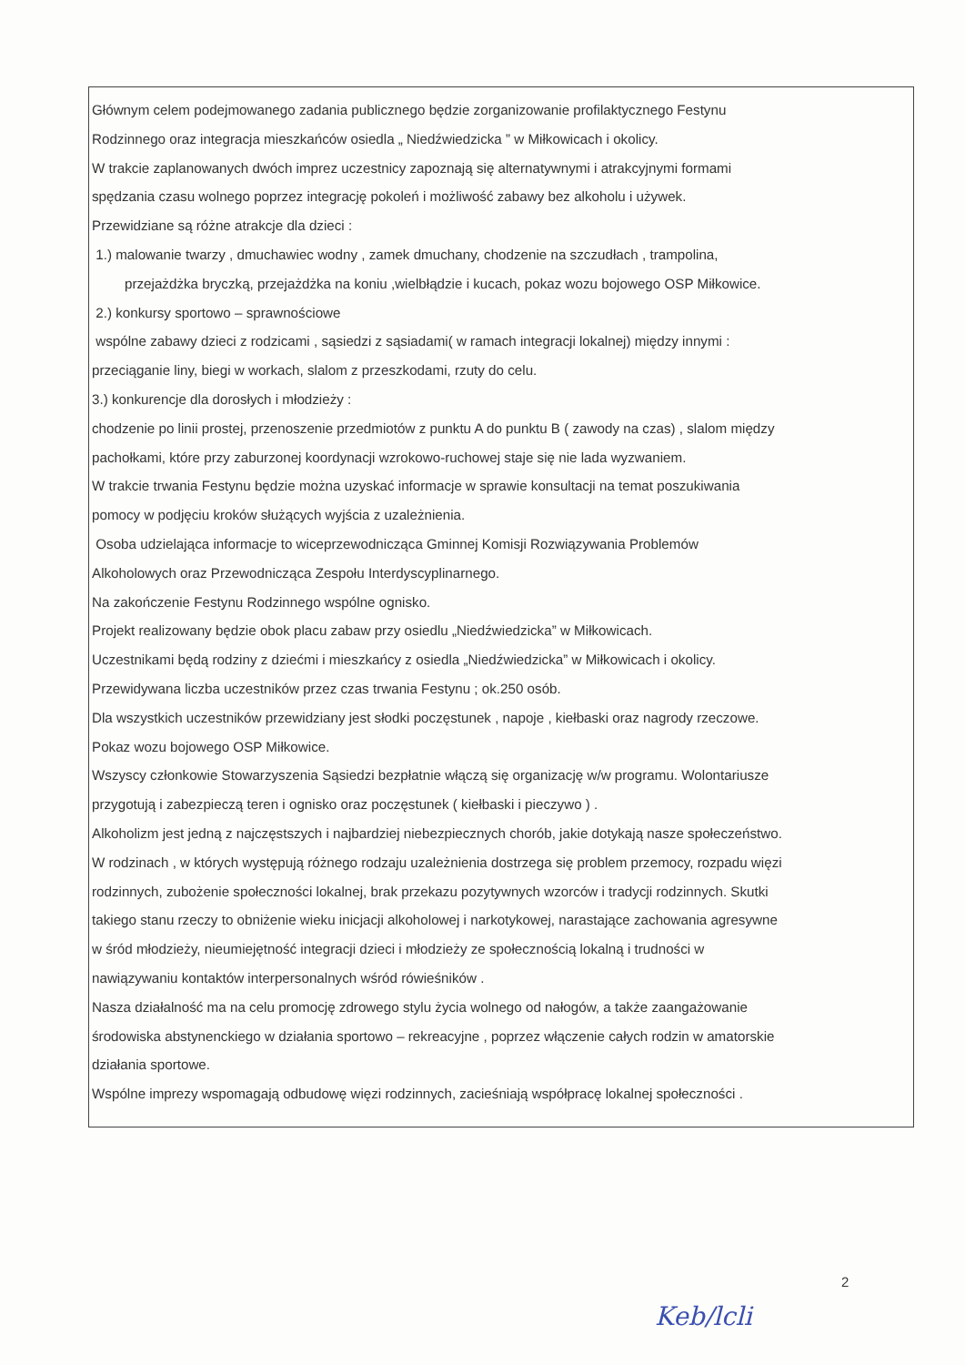Głównym celem podejmowanego zadania publicznego będzie zorganizowanie profilaktycznego Festynu
Rodzinnego oraz integracja mieszkańców osiedla „ Niedźwiedzicka ” w Miłkowicach i okolicy.
W trakcie zaplanowanych dwóch imprez uczestnicy zapoznają się alternatywnymi i atrakcyjnymi formami
spędzania czasu wolnego poprzez integrację pokoleń i możliwość zabawy bez alkoholu i używek.
Przewidziane są różne atrakcje dla dzieci :
1.) malowanie twarzy , dmuchawiec wodny , zamek dmuchany, chodzenie na szczudłach , trampolina,
przejażdżka bryczką, przejażdżka na koniu ,wielbłądzie i kucach, pokaz wozu bojowego OSP Miłkowice.
2.) konkursy sportowo – sprawnościowe
wspólne zabawy dzieci z rodzicami , sąsiedzi z sąsiadami( w ramach integracji lokalnej) między innymi :
przeciąganie liny, biegi w workach, slalom z przeszkodami, rzuty do celu.
3.) konkurencje dla dorosłych i młodzieży :
chodzenie po linii prostej, przenoszenie przedmiotów z punktu A do punktu B ( zawody na czas) , slalom między
pachołkami, które przy zaburzonej koordynacji wzrokowo-ruchowej staje się nie lada wyzwaniem.
W trakcie trwania Festynu będzie można uzyskać informacje w sprawie konsultacji na temat poszukiwania
pomocy w podjęciu kroków służących wyjścia z uzależnienia.
Osoba udzielająca informacje to wiceprzewodnicząca Gminnej Komisji Rozwiązywania Problemów
Alkoholowych oraz Przewodnicząca Zespołu Interdyscyplinarnego.
Na zakończenie Festynu Rodzinnego wspólne ognisko.
Projekt realizowany będzie obok placu zabaw przy osiedlu „Niedźwiedzicka” w Miłkowicach.
Uczestnikami będą rodziny z dziećmi i mieszkańcy z osiedla „Niedźwiedzicka” w Miłkowicach i okolicy.
Przewidywana liczba uczestników przez czas trwania Festynu ; ok.250 osób.
Dla wszystkich uczestników przewidziany jest słodki poczęstunek , napoje , kiełbaski oraz nagrody rzeczowe.
Pokaz wozu bojowego OSP Miłkowice.
Wszyscy członkowie Stowarzyszenia Sąsiedzi bezpłatnie włączą się organizację w/w programu. Wolontariusze
przygotują i zabezpieczą teren i ognisko oraz poczęstunek ( kiełbaski i pieczywo ) .
Alkoholizm jest jedną z najczęstszych i najbardziej niebezpiecznych chorób, jakie dotykają nasze społeczeństwo.
W rodzinach , w których występują różnego rodzaju uzależnienia dostrzega się problem przemocy, rozpadu więzi
rodzinnych, zubożenie społeczności lokalnej, brak przekazu pozytywnych wzorców i tradycji rodzinnych. Skutki
takiego stanu rzeczy to obniżenie wieku inicjacji alkoholowej i narkotykowej, narastające zachowania agresywne
w śród młodzieży, nieumiejętność integracji dzieci i młodzieży ze społecznością lokalną i trudności w
nawiązywaniu kontaktów interpersonalnych wśród rówieśników .
Nasza działalność ma na celu promocję zdrowego stylu życia wolnego od nałogów, a także zaangażowanie
środowiska abstynenckiego w działania sportowo – rekreacyjne , poprzez włączenie całych rodzin w amatorskie
działania sportowe.
Wspólne imprezy wspomagają odbudowę więzi rodzinnych, zacieśniają współpracę lokalnej społeczności .
2
Keb/lcli